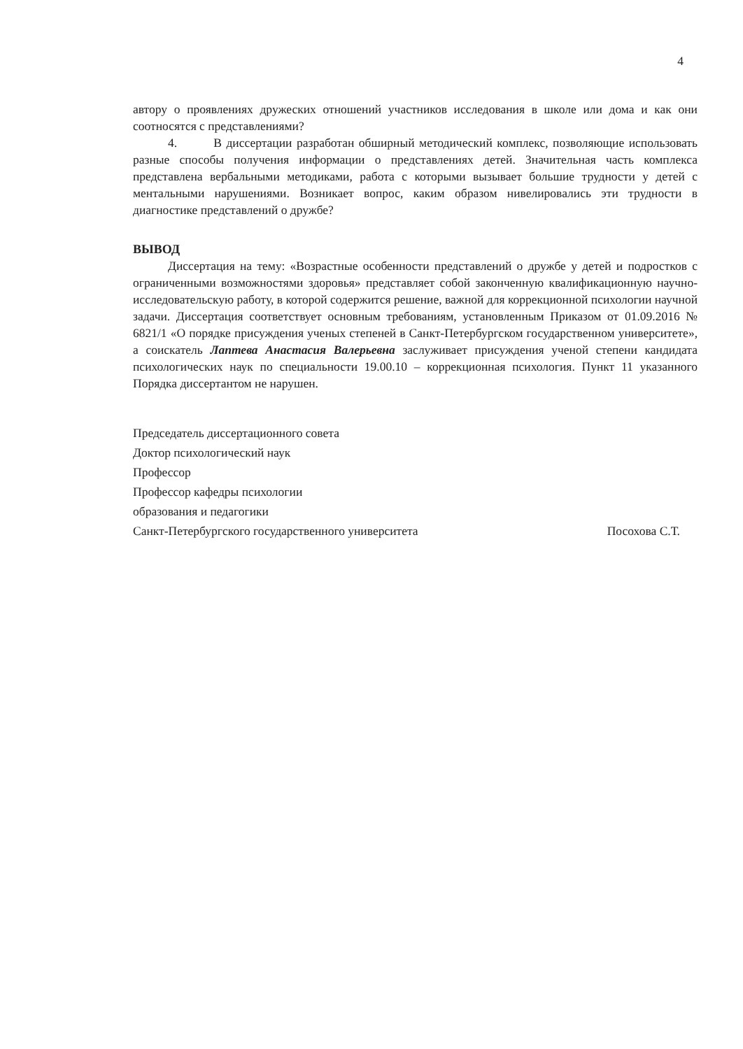4
автору о проявлениях дружеских отношений участников исследования в школе или дома и как они соотносятся с представлениями?
4. В диссертации разработан обширный методический комплекс, позволяющие использовать разные способы получения информации о представлениях детей. Значительная часть комплекса представлена вербальными методиками, работа с которыми вызывает большие трудности у детей с ментальными нарушениями. Возникает вопрос, каким образом нивелировались эти трудности в диагностике представлений о дружбе?
ВЫВОД
Диссертация на тему: «Возрастные особенности представлений о дружбе у детей и подростков с ограниченными возможностями здоровья» представляет собой законченную квалификационную научно-исследовательскую работу, в которой содержится решение, важной для коррекционной психологии научной задачи. Диссертация соответствует основным требованиям, установленным Приказом от 01.09.2016 № 6821/1 «О порядке присуждения ученых степеней в Санкт-Петербургском государственном университете», а соискатель Лаптева Анастасия Валерьевна заслуживает присуждения ученой степени кандидата психологических наук по специальности 19.00.10 – коррекционная психология. Пункт 11 указанного Порядка диссертантом не нарушен.
Председатель диссертационного совета
Доктор психологический наук
Профессор
Профессор кафедры психологии
образования и педагогики
Санкт-Петербургского государственного университета Посохова С.Т.